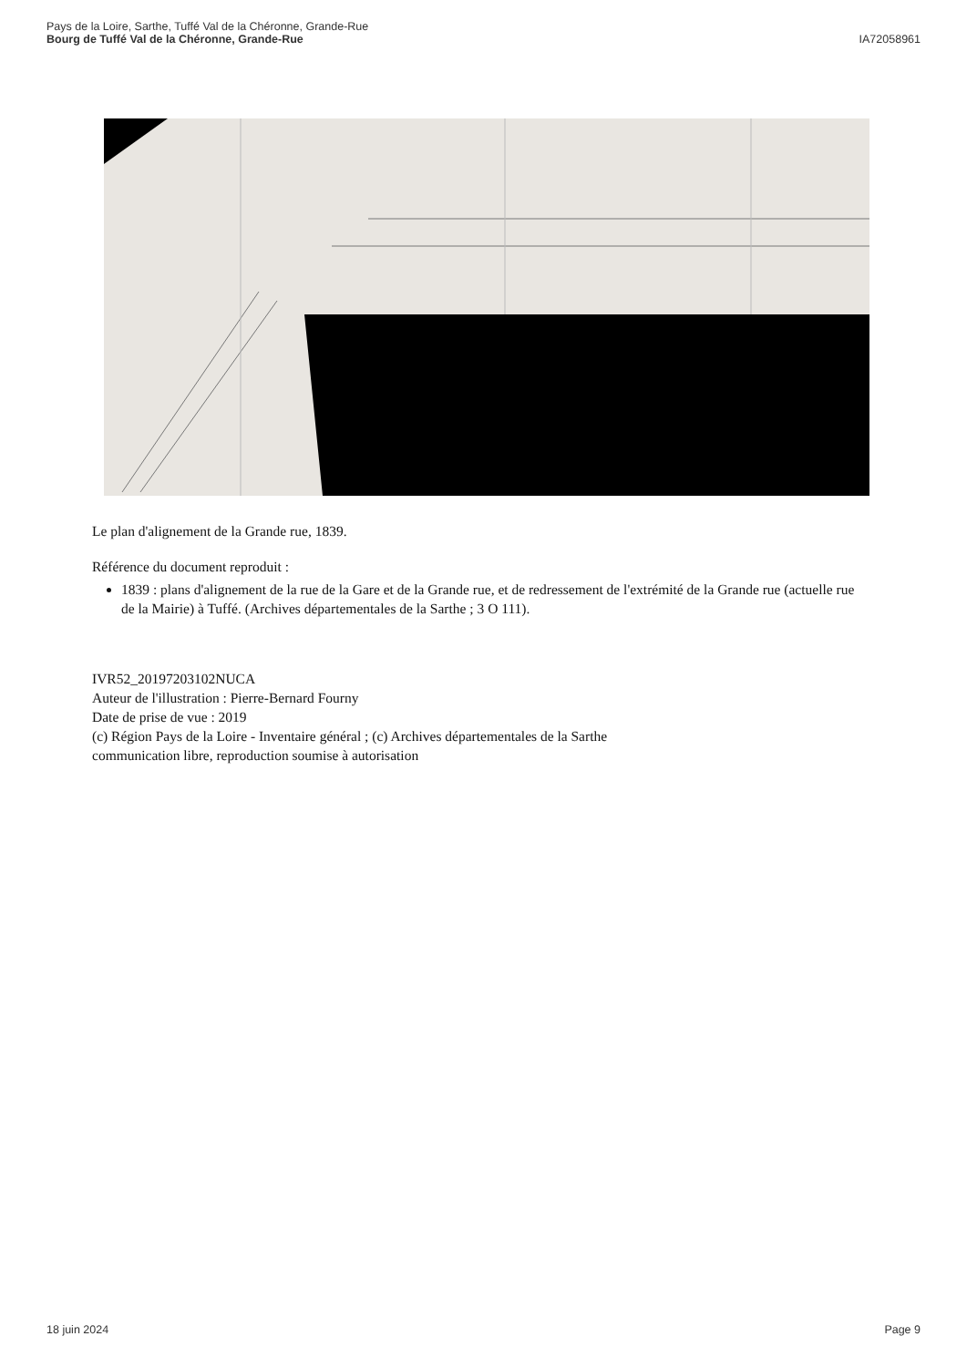Pays de la Loire, Sarthe, Tuffé Val de la Chéronne, Grande-Rue
Bourg de Tuffé Val de la Chéronne, Grande-Rue
IA72058961
Le plan d'alignement de la Grande rue, 1839.
Référence du document reproduit :
1839 : plans d'alignement de la rue de la Gare et de la Grande rue, et de redressement de l'extrémité de la Grande rue (actuelle rue de la Mairie) à Tuffé. (Archives départementales de la Sarthe ; 3 O 111).
IVR52_20197203102NUCA
Auteur de l'illustration : Pierre-Bernard Fourny
Date de prise de vue : 2019
(c) Région Pays de la Loire - Inventaire général ; (c) Archives départementales de la Sarthe
communication libre, reproduction soumise à autorisation
18 juin 2024 Page 9